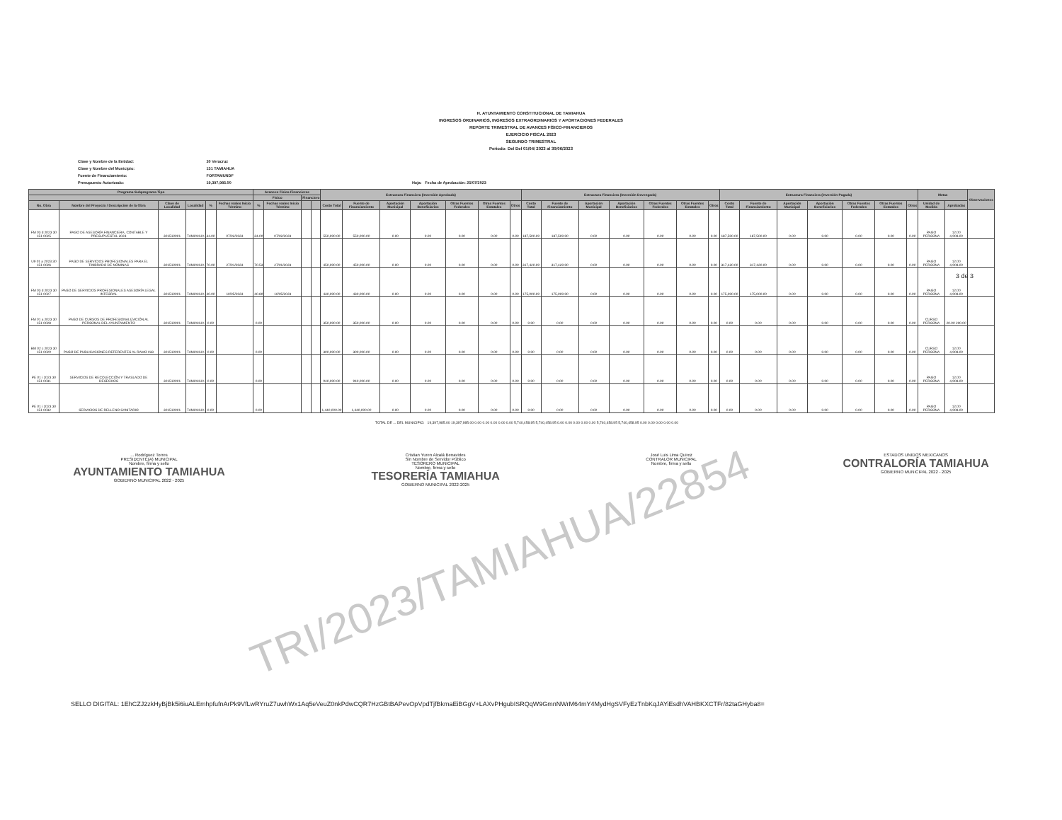H. AYUNTAMIENTO CONSTITUCIONAL DE TAMIAHUA
INGRESOS ORDINARIOS, INGRESOS EXTRAORDINARIOS Y APORTACIONES FEDERALES
REPORTE TRIMESTRAL DE AVANCES FÍSICO-FINANCIEROS
EJERCICIO FISCAL 2023
SEGUNDO TRIMESTRAL
Periodo: Del Del 01/04/ 2023 al 30/06/2023
Clave y Nombre de la Entidad: 30 Veracruz
Clave y Nombre del Municipio: 151 TAMIAHUA
Fuente de Financiamiento: FORTAMUNDF
Presupuesto Autorizado: 19,397,985.00 Hoja: Fecha de Aprobación: 25/07/2023
| Programa Subprograma Tipo | | | | | | Avances Físico-Financieros | | | | Estructura Financiera (Inversión Aprobada) | | | | | | | Estructura Financiera (Inversión Devengada) | | | | | | | Estructura Financiera (Inversión Pagada) | | | | | | | Metas | | Observaciones |
| --- | --- | --- | --- | --- | --- | --- | --- | --- | --- | --- | --- | --- | --- | --- | --- | --- | --- | --- | --- | --- | --- | --- | --- | --- | --- | --- | --- | --- | --- | --- | --- | --- | --- |
| | | | | | | Físico | | Financiero | | | | | | | | | | | | | | | | | | | | | | | | | |
| No. Obra | Nombre del Proyecto / Descripción de la Obra | Clave de Localidad | Localidad | % | Fechas reales Inicio Término | % | Fechas reales Inicio Término | | | Costo Total | Fuente de Financiamiento | Aportación Municipal | Aportación Beneficiarios | Otras Fuentes Federales | Otras Fuentes Estatales | Otros | Costo Total | Fuente de Financiamiento | Aportación Municipal | Aportación Beneficiarios | Otras Fuentes Federales | Otras Fuentes Estatales | Otros | Costo Total | Fuente de Financiamiento | Aportación Municipal | Aportación Beneficiarios | Otras Fuentes Federales | Otras Fuentes Estatales | Otros | Unidad de Medida | Aprobadas | |
| FM 03 d 2023 30 151 0025 | PAGO DE ASESORÍA FINANCIERA, CONTABLE Y PRESUPUESTAL 2023 | 301510001 | TAMIAHUA | 34.00 | 07/02/2023 | 34.09 | 07/02/2023 | | | 550,000.00 | 550,000.00 | 0.00 | 0.00 | 0.00 | 0.00 | 0.00 | 187,500.00 | 187,500.00 | 0.00 | 0.00 | 0.00 | 0.00 | 0.00 | 187,500.00 | 187,500.00 | 0.00 | 0.00 | 0.00 | 0.00 | 0.00 | PAGO PERSONA | 12.00 4,908.00 | |
| U9 01 a 2023 30 151 0026 | PAGO DE SERVICIOS PROFESIONALES PARA EL TIMBRADO DE NÓMINAS | 301510001 | TAMIAHUA | 70.00 | 27/01/2023 | 70.53 | 27/01/2023 | | | 450,000.00 | 450,000.00 | 0.00 | 0.00 | 0.00 | 0.00 | 0.00 | 317,420.00 | 317,420.00 | 0.00 | 0.00 | 0.00 | 0.00 | 0.00 | 317,420.00 | 317,420.00 | 0.00 | 0.00 | 0.00 | 0.00 | 0.00 | PAGO PERSONA | 12.00 4,908.00 | |
| FM 03 d 2023 30 151 0027 | PAGO DE SERVICIOS PROFESIONALES ASESORÍA LEGAL INTEGRAL | 301510001 | TAMIAHUA | 40.00 | 10/05/2023 | 40.69 | 10/05/2023 | | | 430,000.00 | 430,000.00 | 0.00 | 0.00 | 0.00 | 0.00 | 0.00 | 175,000.00 | 175,000.00 | 0.00 | 0.00 | 0.00 | 0.00 | 0.00 | 175,000.00 | 175,000.00 | 0.00 | 0.00 | 0.00 | 0.00 | 0.00 | PAGO PERSONA | 12.00 4,908.00 | |
| FM 01 a 2023 30 151 0028 | PAGO DE CURSOS DE PROFESIONALIZACIÓN AL PERSONAL DEL AYUNTAMIENTO | 301510001 | TAMIAHUA | 0.00 | | 0.00 | | | | 350,000.00 | 350,000.00 | 0.00 | 0.00 | 0.00 | 0.00 | 0.00 | 0.00 | 0.00 | 0.00 | 0.00 | 0.00 | 0.00 | 0.00 | 0.00 | 0.00 | 0.00 | 0.00 | 0.00 | 0.00 | 0.00 | CURSO PERSONA | 20.00 200.00 | |
| BM 02 c 2023 30 151 0029 | PAGO DE PUBLICACIONES REFERENTES AL RAMO 033 | 301510001 | TAMIAHUA | 0.00 | | 0.00 | | | | 300,000.00 | 300,000.00 | 0.00 | 0.00 | 0.00 | 0.00 | 0.00 | 0.00 | 0.00 | 0.00 | 0.00 | 0.00 | 0.00 | 0.00 | 0.00 | 0.00 | 0.00 | 0.00 | 0.00 | 0.00 | 0.00 | CURSO PERSONA | 12.00 4,908.00 | |
| PE 01 i 2023 30 151 0031 | SERVICIOS DE RECOLECCIÓN Y TRASLADO DE DESECHOS | 301510001 | TAMIAHUA | 0.00 | | 0.00 | | | | 940,000.00 | 940,000.00 | 0.00 | 0.00 | 0.00 | 0.00 | 0.00 | 0.00 | 0.00 | 0.00 | 0.00 | 0.00 | 0.00 | 0.00 | 0.00 | 0.00 | 0.00 | 0.00 | 0.00 | 0.00 | 0.00 | PAGO PERSONA | 12.00 4,908.00 | |
| PE 01 i 2023 30 151 0032 | SERVICIOS DE RELLENO SANITARIO | 301510001 | TAMIAHUA | 0.00 | | 0.00 | | | | 1,440,000.00 | 1,440,000.00 | 0.00 | 0.00 | 0.00 | 0.00 | 0.00 | 0.00 | 0.00 | 0.00 | 0.00 | 0.00 | 0.00 | 0.00 | 0.00 | 0.00 | 0.00 | 0.00 | 0.00 | 0.00 | 0.00 | PAGO PERSONA | 12.00 4,908.00 | |
3 de 3
TOTAL DE ... DEL MUNICIPIO: 19,397,985.00 19,397,985.00 0.00 0.00 0.00 0.00 0.00 5,740,458.95 5,740,458.95 0.00 0.00 0.00 0.00 0.00 5,740,458.95 5,740,458.95 0.00 0.00 0.00 0.00 0.00
... Rodríguez Torres
PRESIDENTE(A) MUNICIPAL
Nombre, firma y sello
AYUNTAMIENTO TAMIAHUA
GOBIERNO MUNICIPAL 2022 - 2025
Cristian Yuren Alcalá Benavides
Sin Nombre de Servidor Público
TESORERO MUNICIPAL
Nombre, firma y sello
TESORERÍA TAMIAHUA
GOBIERNO MUNICIPAL 2022-2025
José Luis Lima Quiroz
CONTRALOR MUNICIPAL
Nombre, firma y sello
ESTADOS UNIDOS MEXICANOS
CONTRALORÍA TAMIAHUA
GOBIERNO MUNICIPAL 2022 - 2025
TRI/2023/TAMIAHUA/22854
SELLO DIGITAL: 1EhCZJ2zkHyBjBk5i6iuALEmhpfufnArPk9VfLwRYruZ7uwhWx1Aq5eVeuZ0nkPdwCQR7HzGBtBAPevOpVpdTjfBkmaEiBGgV+LAXvPHgubISRQqW9GmnNWrM64mY4MydHgSVFyEzTnbKqJAYiEsdhVAHBKXCTFr/82taGHyba8=